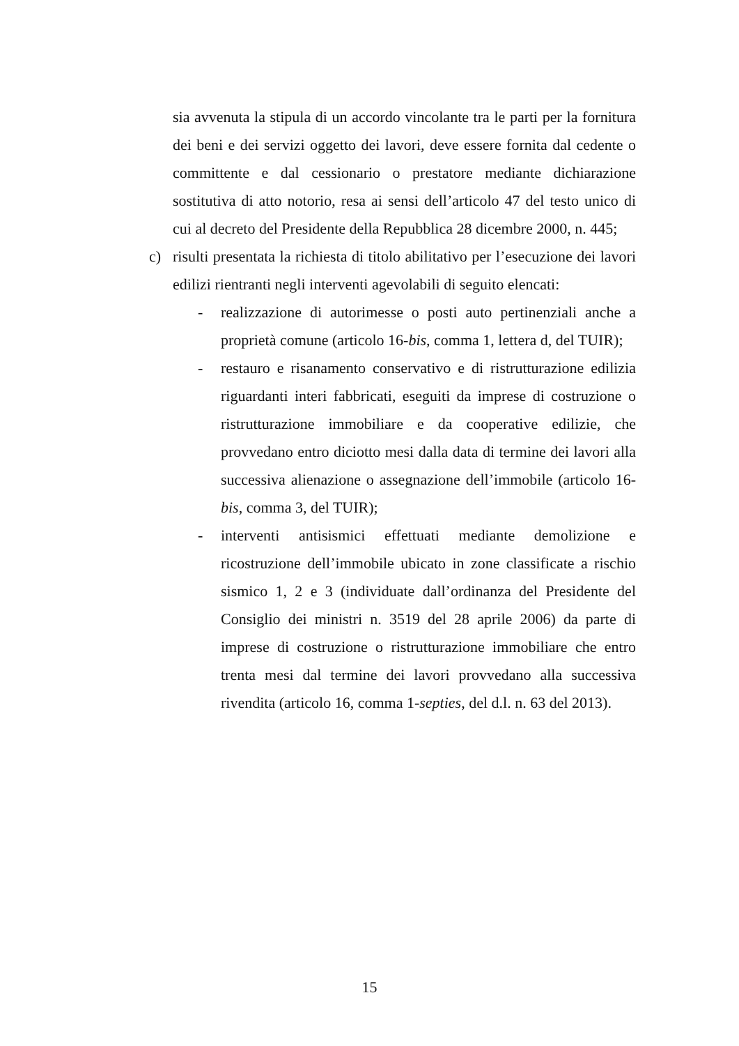sia avvenuta la stipula di un accordo vincolante tra le parti per la fornitura dei beni e dei servizi oggetto dei lavori, deve essere fornita dal cedente o committente e dal cessionario o prestatore mediante dichiarazione sostitutiva di atto notorio, resa ai sensi dell’articolo 47 del testo unico di cui al decreto del Presidente della Repubblica 28 dicembre 2000, n. 445;
c) risulti presentata la richiesta di titolo abilitativo per l’esecuzione dei lavori edilizi rientranti negli interventi agevolabili di seguito elencati:
- realizzazione di autorimesse o posti auto pertinenziali anche a proprietà comune (articolo 16-bis, comma 1, lettera d, del TUIR);
- restauro e risanamento conservativo e di ristrutturazione edilizia riguardanti interi fabbricati, eseguiti da imprese di costruzione o ristrutturazione immobiliare e da cooperative edilizie, che provvedano entro diciotto mesi dalla data di termine dei lavori alla successiva alienazione o assegnazione dell’immobile (articolo 16-bis, comma 3, del TUIR);
- interventi antisismici effettuati mediante demolizione e ricostruzione dell’immobile ubicato in zone classificate a rischio sismico 1, 2 e 3 (individuate dall’ordinanza del Presidente del Consiglio dei ministri n. 3519 del 28 aprile 2006) da parte di imprese di costruzione o ristrutturazione immobiliare che entro trenta mesi dal termine dei lavori provvedano alla successiva rivendita (articolo 16, comma 1-septies, del d.l. n. 63 del 2013).
15